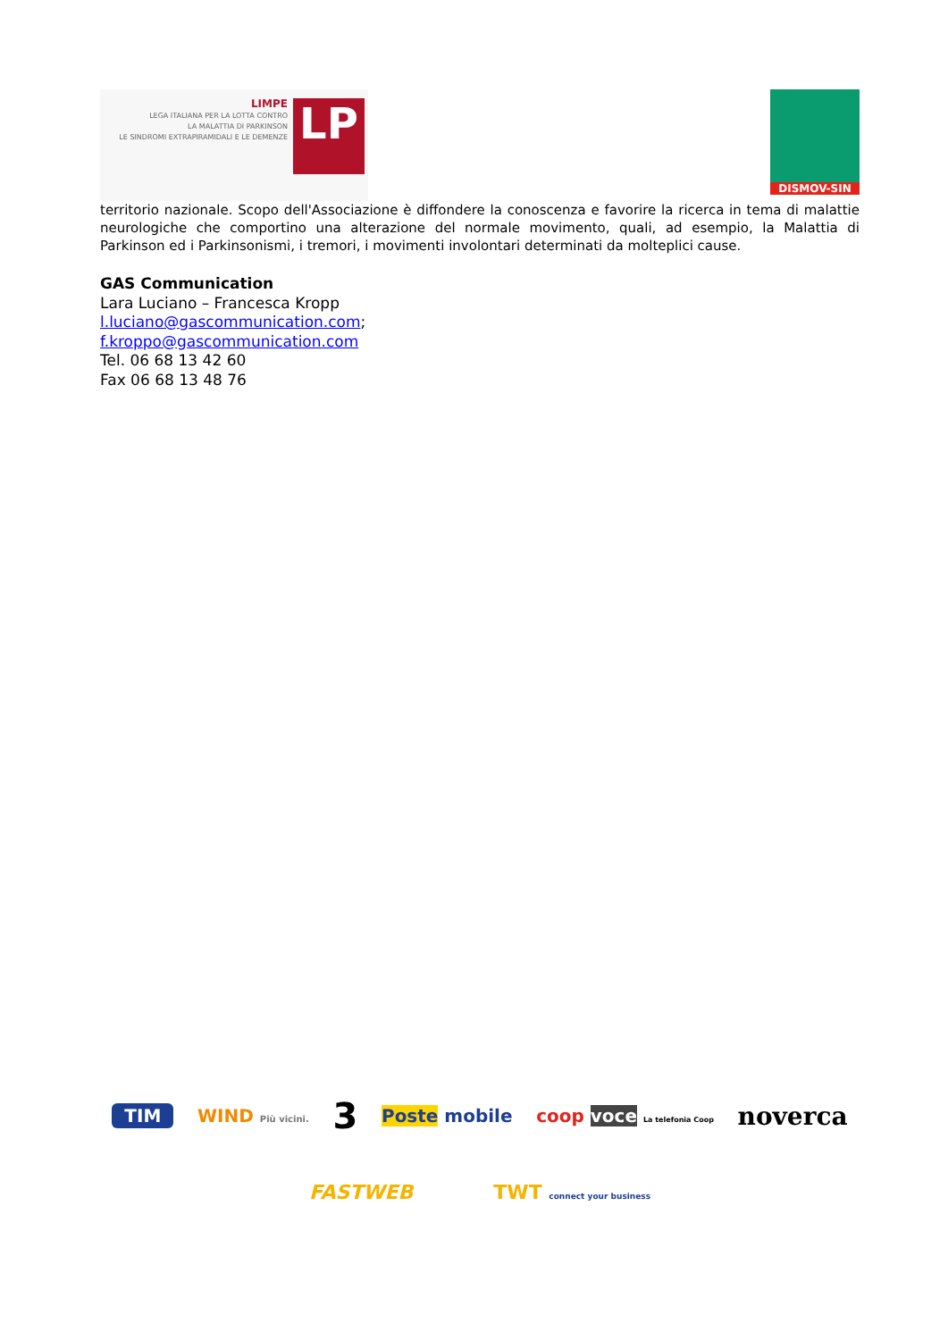LIMPE
LEGA ITALIANA PER LA LOTTA CONTRO
LA MALATTIA DI PARKINSON
LE SINDROMI EXTRAPIRAMIDALI E LE DEMENZE
LP
DISMOV-SIN
territorio nazionale. Scopo dell'Associazione è diffondere la conoscenza e favorire la ricerca in tema di malattie neurologiche che comportino una alterazione del normale movimento, quali, ad esempio, la Malattia di Parkinson ed i Parkinsonismi, i tremori, i movimenti involontari determinati da molteplici cause.
GAS Communication
Lara Luciano – Francesca Kropp
l.luciano@gascommunication.com;
f.kroppo@gascommunication.com
Tel. 06 68 13 42 60
Fax 06 68 13 48 76
TIM WIND Più vicini. 3 Poste mobile coop voce La telefonia Coop noverca
FASTWEB TWT connect your business